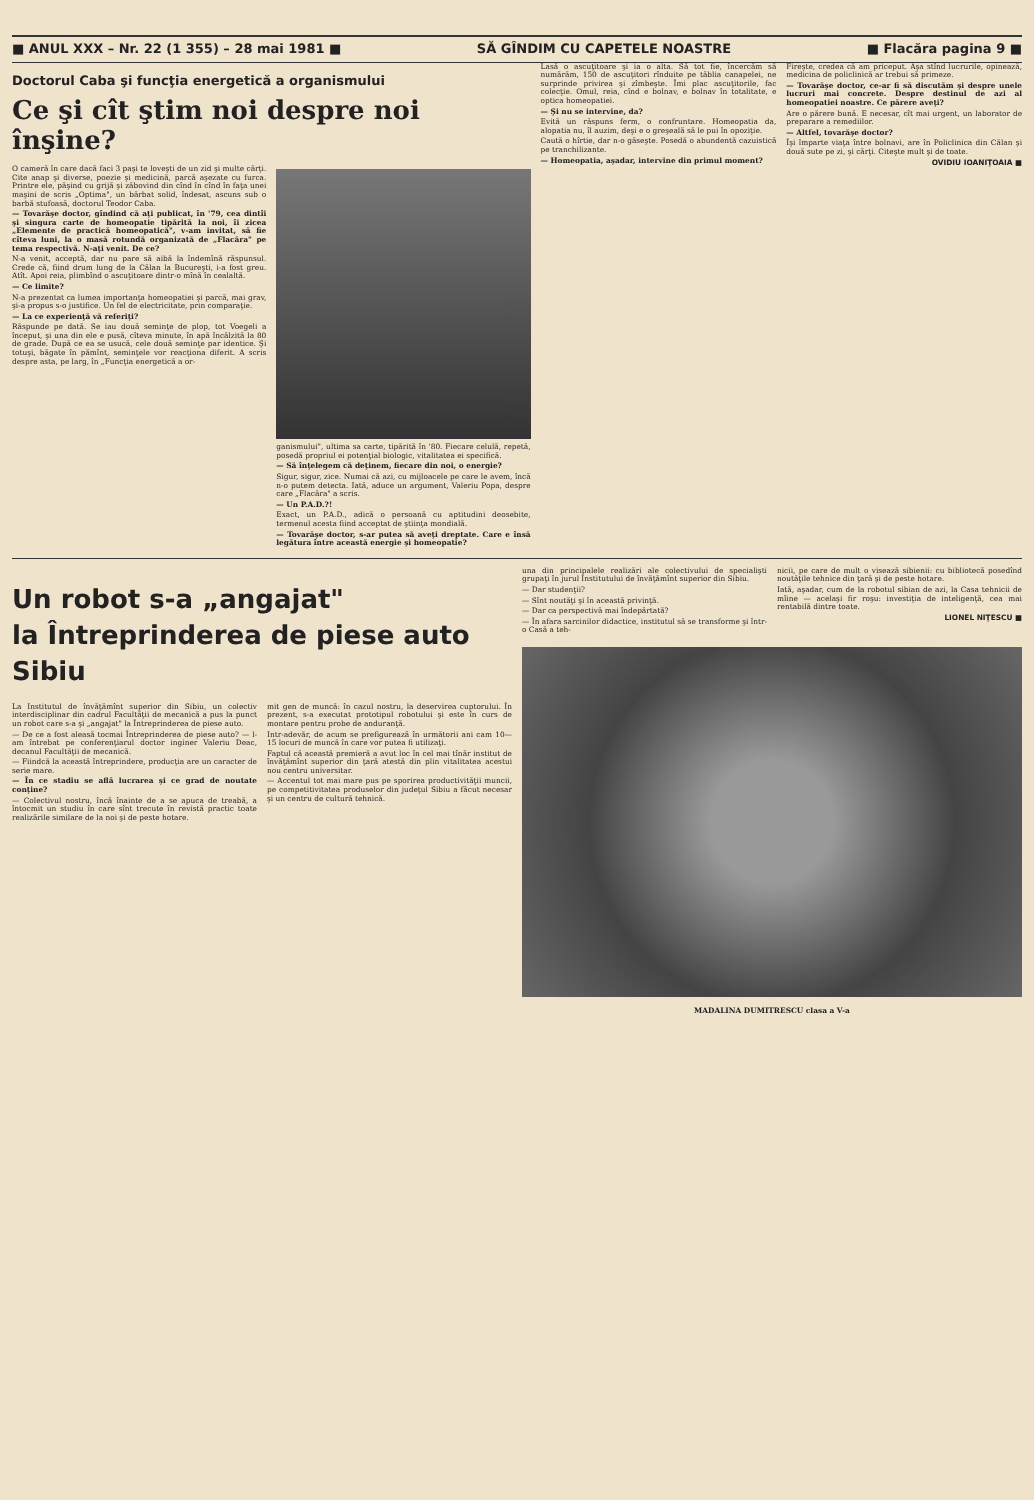■ ANUL XXX – Nr. 22 (1 355) – 28 mai 1981 ■ SĂ GÎNDIM CU CAPETELE NOASTRE ■ Flacăra pagina 9 ■
Doctorul Caba şi funcţia energetică a organismului
Ce şi cît ştim noi despre noi înşine?
O cameră în care dacă faci 3 paşi te loveşti de un zid şi multe cărţi. Cite anap şi diverse, poezie şi medicină, parcă aşezate cu furca. Printre ele, păşind cu grijă şi zăbovind din cînd în cînd în faţa unei maşini de scris „Optima", un bărbat solid, îndesat, ascuns sub o barbă stufoasă, doctorul Teodor Caba.
— Tovarăşe doctor, gîndind că aţi publicat, în '79, cea dintîi şi singura carte de homeopatie tipărită la noi, îi zicea „Elemente de practică homeopatică", v-am invitat, să fie cîteva luni, la o masă rotundă organizată de „Flacăra" pe tema respectivă. N-aţi venit. De ce?
N-a venit, acceptă, dar nu pare să aibă la îndemînă răspunsul. Crede că, fiind drum lung de la Călan la Bucureşti, i-a fost greu. Atît. Apoi reia, plimbînd o ascuţitoare dintr-o mînă în cealaltă.
— Ce limite?
N-a prezentat ca lumea importanţa homeopatiei şi parcă, mai grav, şi-a propus s-o justifice. Un fel de electricitate, prin comparaţie.
— La ce experienţă vă referiţi?
Răspunde pe dată. Se iau două seminţe de plop, tot Voegeli a început, şi una din ele e pusă, cîteva minute, în apă încălzită la 80 de grade. După ce ea se usucă, cele două seminţe par identice. Şi totuşi, băgate în pămînt, seminţele vor reacţiona diferit. A scris despre asta, pe larg, în „Funcţia energetică a or-
ganismului", ultima sa carte, tipărită în '80. Fiecare celulă, repetă, posedă propriul ei potenţial biologic, vitalitatea ei specifică.
— Să înţelegem că deţinem, fiecare din noi, o energie?
Sigur, sigur, zice. Numai că azi, cu mijloacele pe care le avem, încă n-o putem detecta. Iată, aduce un argument, Valeriu Popa, despre care „Flacăra" a scris.
— Un P.A.D.?!
Exact, un P.A.D., adică o persoană cu aptitudini deosebite, termenul acesta fiind acceptat de ştiinţa mondială.
— Tovarăşe doctor, s-ar putea să aveţi dreptate. Care e însă legătura între această energie şi homeopatie?
Lasă o ascuţitoare şi ia o alta. Să tot fie, încercăm să numărăm, 150 de ascuţitori rînduite pe tăblia canapelei, ne surprinde privirea şi zîmbeşte. Îmi plac ascuţitorile, fac colecţie. Omul, reia, cînd e bolnav, e bolnav în totalitate, e optica homeopatiei.
— Şi nu se intervine, da?
Evită un răspuns ferm, o confruntare. Homeopatia da, alopatia nu, îl auzim, deşi e o greşeală să le pui în opoziţie.
Caută o hîrtie, dar n-o găseşte. Posedă o abundentă cazuistică pe tranchilizante.
— Homeopatia, aşadar, intervine din primul moment?
Fireşte, credea că am priceput. Aşa stînd lucrurile, opinează, medicina de policlinică ar trebui să primeze.
— Tovarăşe doctor, ce-ar fi să discutăm şi despre unele lucruri mai concrete. Despre destinul de azi al homeopatiei noastre. Ce părere aveţi?
Are o părere bună. E necesar, cît mai urgent, un laborator de preparare a remediilor.
— Altfel, tovarăşe doctor?
Îşi împarte viaţa între bolnavi, are în Policlinica din Călan şi două sute pe zi, şi cărţi. Citeşte mult şi de toate.
OVIDIU IOANIŢOAIA ■
Un robot s-a „angajat"
la Întreprinderea de piese auto Sibiu
La Institutul de învăţămînt superior din Sibiu, un colectiv interdisciplinar din cadrul Facultăţii de mecanică a pus la punct un robot care s-a şi „angajat" la Întreprinderea de piese auto.
— De ce a fost aleasă tocmai Întreprinderea de piese auto? — l-am întrebat pe conferenţiarul doctor inginer Valeriu Deac, decanul Facultăţii de mecanică.
— Fiindcă la această întreprindere, producţia are un caracter de serie mare.
— În ce stadiu se află lucrarea şi ce grad de noutate conţine?
— Colectivul nostru, încă înainte de a se apuca de treabă, a întocmit un studiu în care sînt trecute în revistă practic toate realizările similare de la noi şi de peste hotare.
mit gen de muncă: în cazul nostru, la deservirea cuptorului. În prezent, s-a executat prototipul robotului şi este în curs de montare pentru probe de anduranţă.
Intr-adevăr, de acum se prefigurează în următorii ani cam 10—15 locuri de muncă în care vor putea fi utilizaţi.
Faptul că această premieră a avut loc în cel mai tînăr institut de învăţămînt superior din ţară atestă din plin vitalitatea acestui nou centru universitar.
— Accentul tot mai mare pus pe sporirea productivităţii muncii, pe competitivitatea produselor din judeţul Sibiu a făcut necesar şi un centru de cultură tehnică.
una din principalele realizări ale colectivului de specialişti grupaţi în jurul Institutului de învăţămînt superior din Sibiu.
— Dar studenţii?
— Sînt noutăţi şi în această privinţă.
— Dar ca perspectivă mai îndepărtată?
— În afara sarcinilor didactice, institutul să se transforme şi într-o Casă a teh-
nicii, pe care de mult o visează sibienii: cu bibliotecă posedînd noutăţile tehnice din ţară şi de peste hotare.
Iată, aşadar, cum de la robotul sibian de azi, la Casa tehnicii de mîine — acelaşi fir roşu: investiţia de inteligenţă, cea mai rentabilă dintre toate.
LIONEL NIŢESCU ■
MADALINA DUMITRESCU clasa a V-a